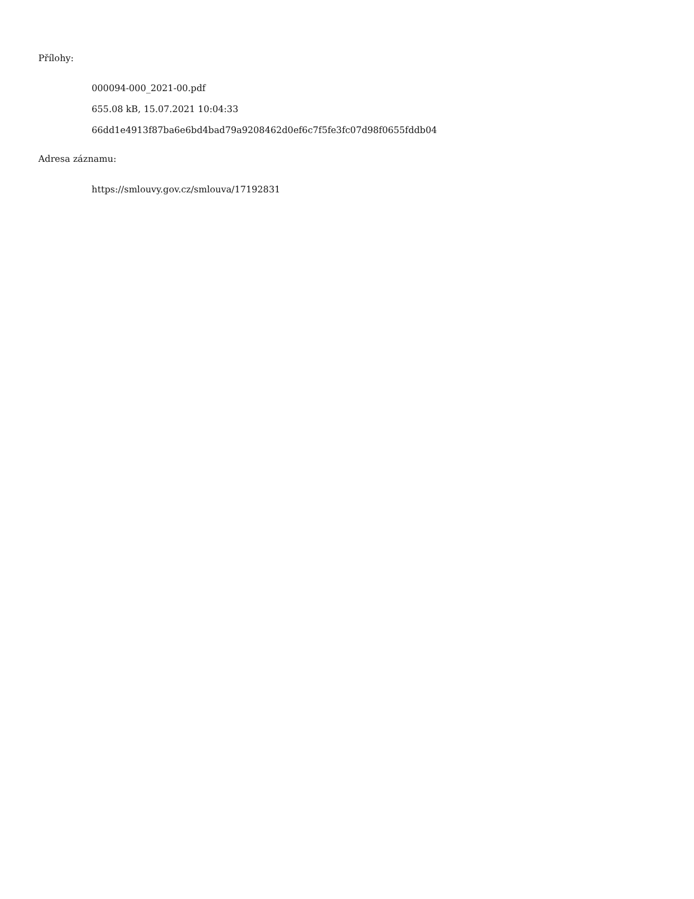Přílohy:
000094-000_2021-00.pdf
655.08 kB, 15.07.2021 10:04:33
66dd1e4913f87ba6e6bd4bad79a9208462d0ef6c7f5fe3fc07d98f0655fddb04
Adresa záznamu:
https://smlouvy.gov.cz/smlouva/17192831